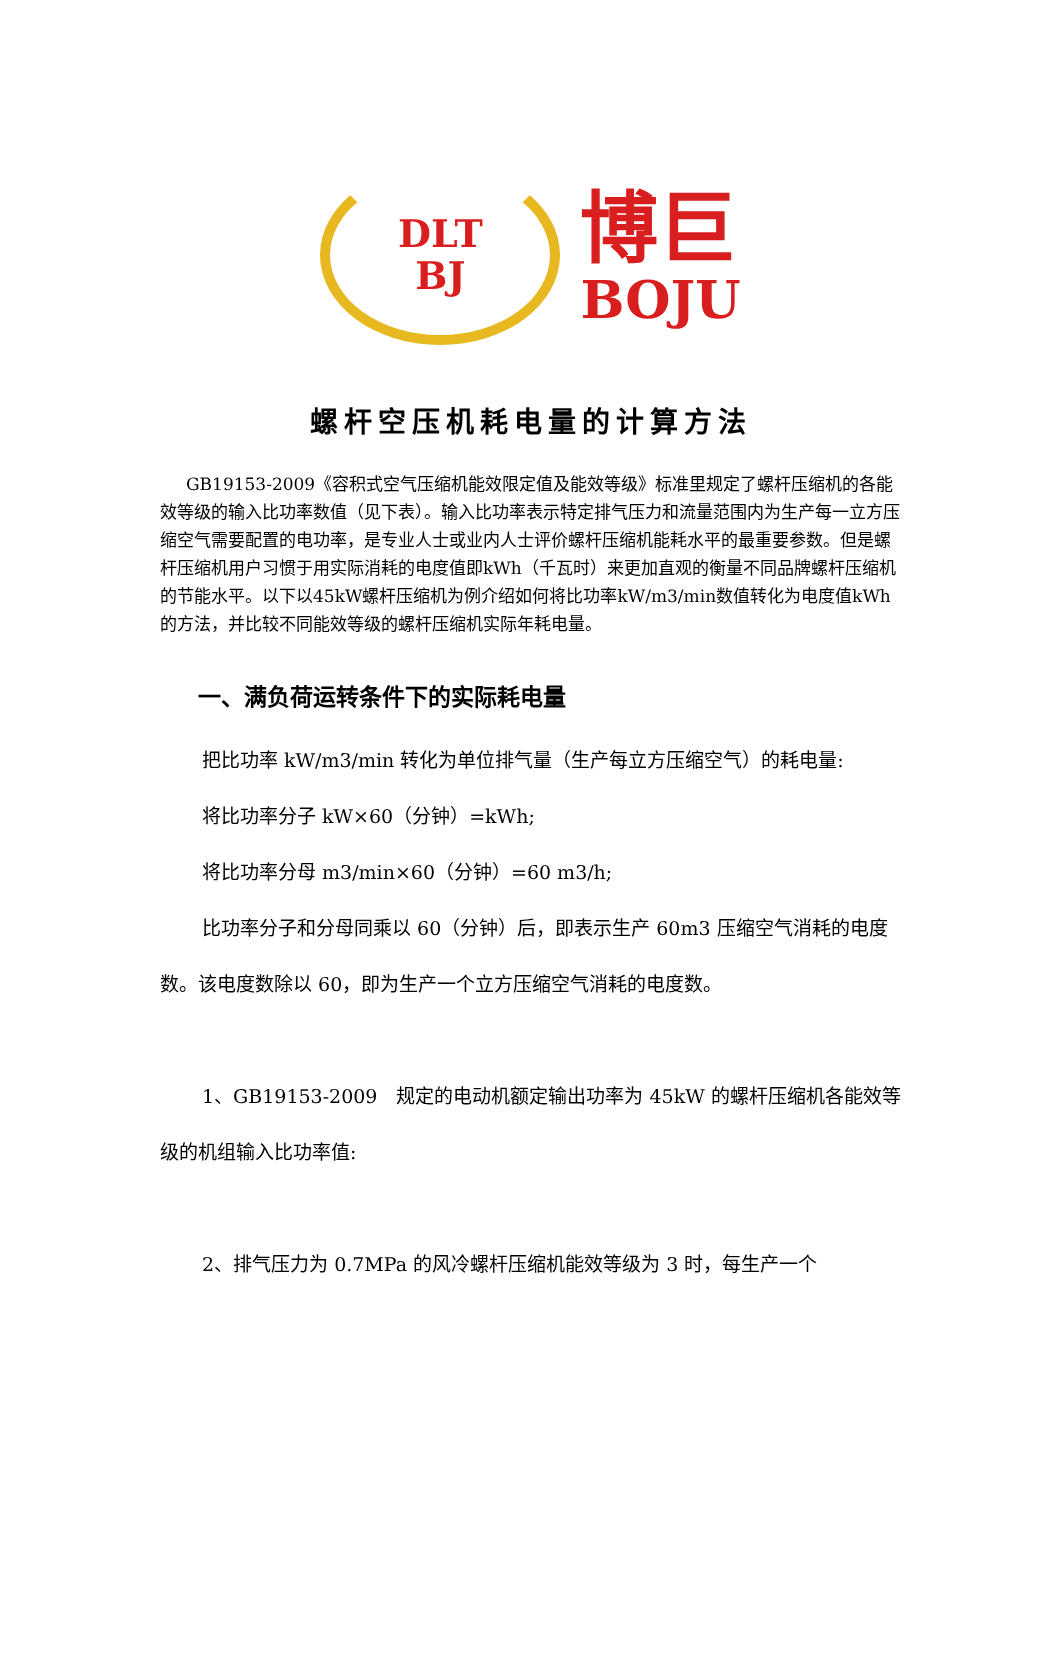DLT
BJ
博巨
BOJU
螺杆空压机耗电量的计算方法
GB19153-2009《容积式空气压缩机能效限定值及能效等级》标准里规定了螺杆压缩机的各能效等级的输入比功率数值（见下表）。输入比功率表示特定排气压力和流量范围内为生产每一立方压缩空气需要配置的电功率，是专业人士或业内人士评价螺杆压缩机能耗水平的最重要参数。但是螺杆压缩机用户习惯于用实际消耗的电度值即kWh（千瓦时）来更加直观的衡量不同品牌螺杆压缩机的节能水平。以下以45kW螺杆压缩机为例介绍如何将比功率kW/m3/min数值转化为电度值kWh的方法，并比较不同能效等级的螺杆压缩机实际年耗电量。
一、满负荷运转条件下的实际耗电量
把比功率 kW/m3/min 转化为单位排气量（生产每立方压缩空气）的耗电量:
将比功率分子 kW×60（分钟）=kWh;
将比功率分母 m3/min×60（分钟）=60 m3/h;
比功率分子和分母同乘以 60（分钟）后，即表示生产 60m3 压缩空气消耗的电度数。该电度数除以 60，即为生产一个立方压缩空气消耗的电度数。
1、GB19153-2009　规定的电动机额定输出功率为 45kW 的螺杆压缩机各能效等级的机组输入比功率值:
2、排气压力为 0.7MPa 的风冷螺杆压缩机能效等级为 3 时，每生产一个